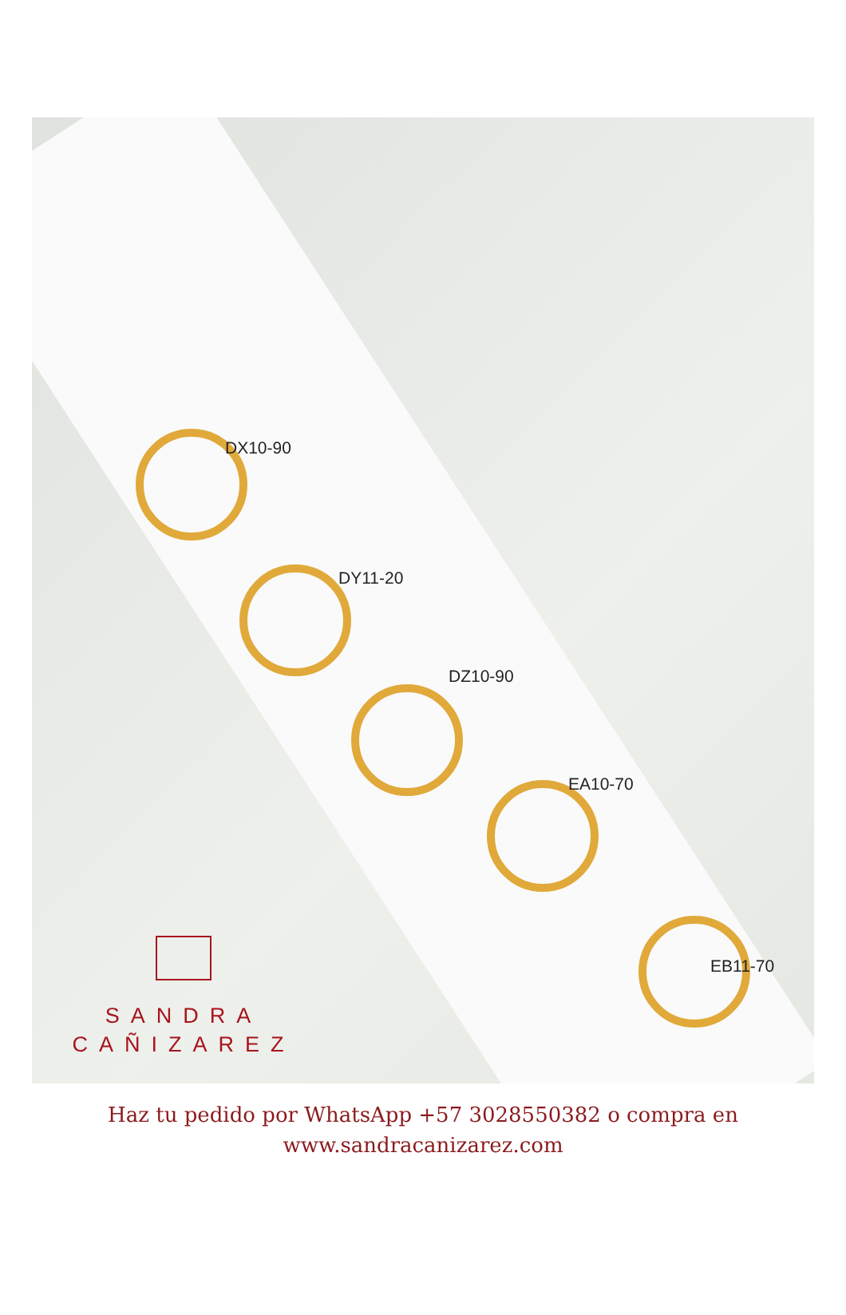DX10-90
DY11-20
DZ10-90
EA10-70
EB11-70
SANDRA
CAÑIZAREZ
Haz tu pedido por WhatsApp +57 3028550382 o compra en
www.sandracanizarez.com